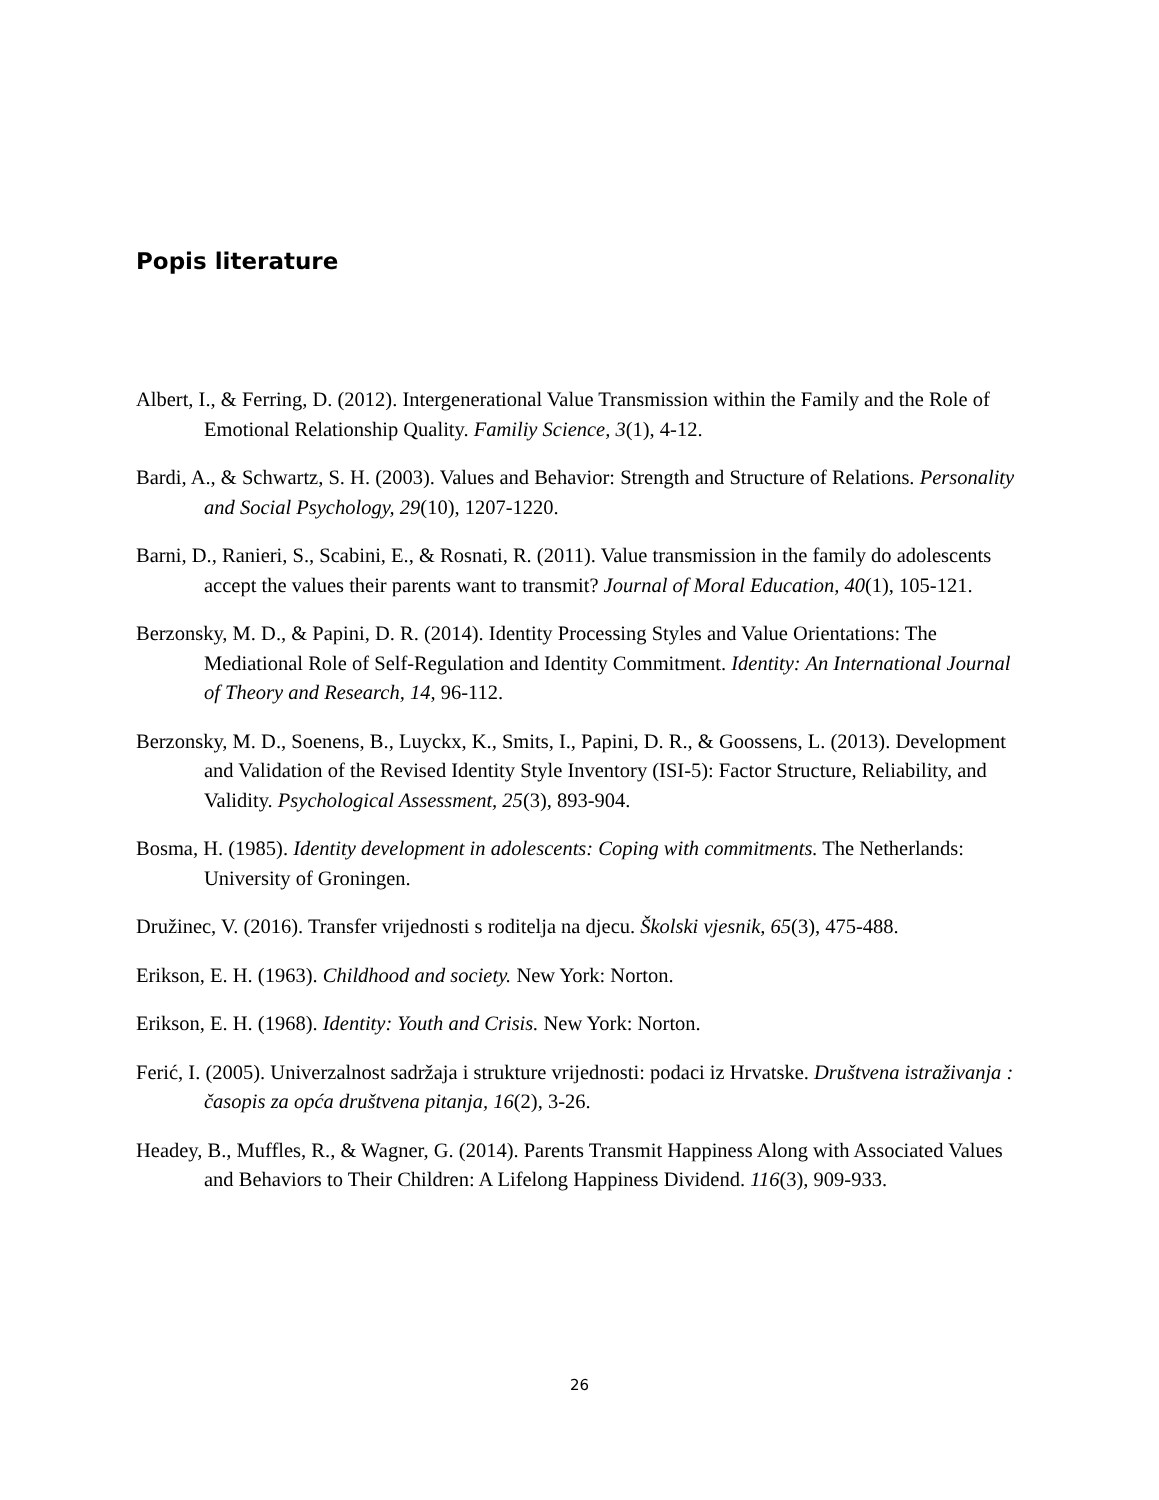Popis literature
Albert, I., & Ferring, D. (2012). Intergenerational Value Transmission within the Family and the Role of Emotional Relationship Quality. Familiy Science, 3(1), 4-12.
Bardi, A., & Schwartz, S. H. (2003). Values and Behavior: Strength and Structure of Relations. Personality and Social Psychology, 29(10), 1207-1220.
Barni, D., Ranieri, S., Scabini, E., & Rosnati, R. (2011). Value transmission in the family do adolescents accept the values their parents want to transmit? Journal of Moral Education, 40(1), 105-121.
Berzonsky, M. D., & Papini, D. R. (2014). Identity Processing Styles and Value Orientations: The Mediational Role of Self-Regulation and Identity Commitment. Identity: An International Journal of Theory and Research, 14, 96-112.
Berzonsky, M. D., Soenens, B., Luyckx, K., Smits, I., Papini, D. R., & Goossens, L. (2013). Development and Validation of the Revised Identity Style Inventory (ISI-5): Factor Structure, Reliability, and Validity. Psychological Assessment, 25(3), 893-904.
Bosma, H. (1985). Identity development in adolescents: Coping with commitments. The Netherlands: University of Groningen.
Družinec, V. (2016). Transfer vrijednosti s roditelja na djecu. Školski vjesnik, 65(3), 475-488.
Erikson, E. H. (1963). Childhood and society. New York: Norton.
Erikson, E. H. (1968). Identity: Youth and Crisis. New York: Norton.
Ferić, I. (2005). Univerzalnost sadržaja i strukture vrijednosti: podaci iz Hrvatske. Društvena istraživanja : časopis za opća društvena pitanja, 16(2), 3-26.
Headey, B., Muffles, R., & Wagner, G. (2014). Parents Transmit Happiness Along with Associated Values and Behaviors to Their Children: A Lifelong Happiness Dividend. 116(3), 909-933.
26